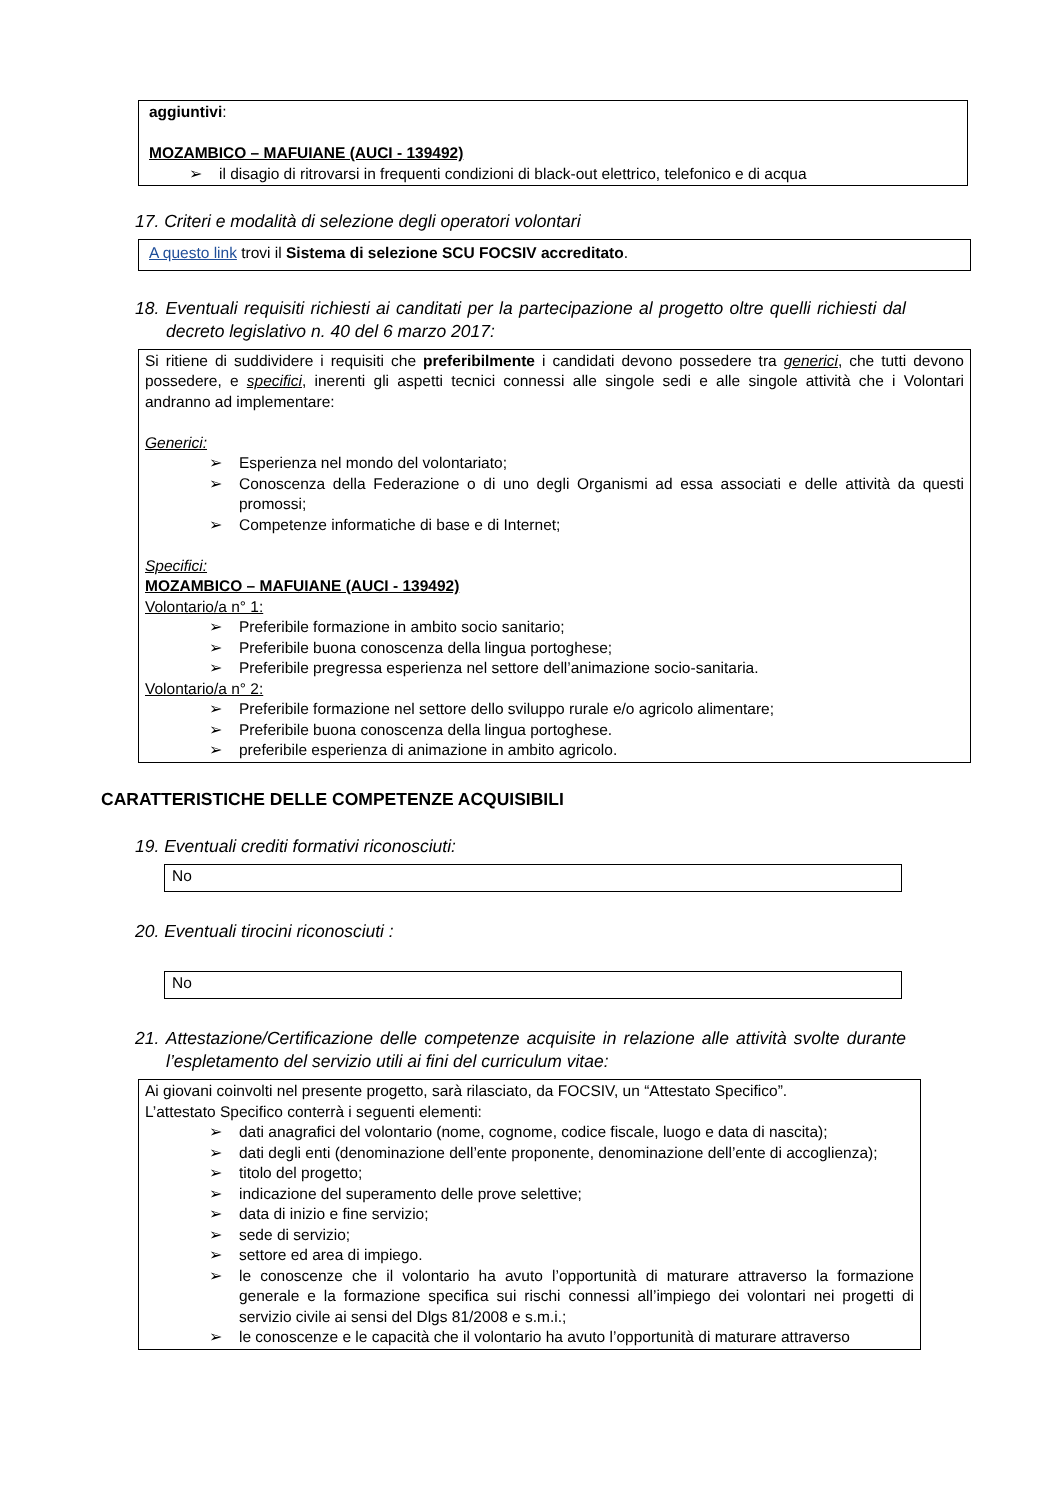aggiuntivi:
MOZAMBICO – MAFUIANE (AUCI - 139492)
il disagio di ritrovarsi in frequenti condizioni di black-out elettrico, telefonico e di acqua
17. Criteri e modalità di selezione degli operatori volontari
A questo link trovi il Sistema di selezione SCU FOCSIV accreditato.
18. Eventuali requisiti richiesti ai canditati per la partecipazione al progetto oltre quelli richiesti dal decreto legislativo n. 40 del 6 marzo 2017:
Si ritiene di suddividere i requisiti che preferibilmente i candidati devono possedere tra generici, che tutti devono possedere, e specifici, inerenti gli aspetti tecnici connessi alle singole sedi e alle singole attività che i Volontari andranno ad implementare:
Generici:
Esperienza nel mondo del volontariato;
Conoscenza della Federazione o di uno degli Organismi ad essa associati e delle attività da questi promossi;
Competenze informatiche di base e di Internet;
Specifici:
MOZAMBICO – MAFUIANE (AUCI - 139492)
Volontario/a n° 1:
Preferibile formazione in ambito socio sanitario;
Preferibile buona conoscenza della lingua portoghese;
Preferibile pregressa esperienza nel settore dell’animazione socio-sanitaria.
Volontario/a n° 2:
Preferibile formazione nel settore dello sviluppo rurale e/o agricolo alimentare;
Preferibile buona conoscenza della lingua portoghese.
preferibile esperienza di animazione in ambito agricolo.
CARATTERISTICHE DELLE COMPETENZE ACQUISIBILI
19. Eventuali crediti formativi riconosciuti:
No
20. Eventuali tirocini riconosciuti :
No
21. Attestazione/Certificazione delle competenze acquisite in relazione alle attività svolte durante l’espletamento del servizio utili ai fini del curriculum vitae:
Ai giovani coinvolti nel presente progetto, sarà rilasciato, da FOCSIV, un “Attestato Specifico”.
L’attestato Specifico conterrà i seguenti elementi:
dati anagrafici del volontario (nome, cognome, codice fiscale, luogo e data di nascita);
dati degli enti (denominazione dell’ente proponente, denominazione dell’ente di accoglienza);
titolo del progetto;
indicazione del superamento delle prove selettive;
data di inizio e fine servizio;
sede di servizio;
settore ed area di impiego.
le conoscenze che il volontario ha avuto l’opportunità di maturare attraverso la formazione generale e la formazione specifica sui rischi connessi all’impiego dei volontari nei progetti di servizio civile ai sensi del Dlgs 81/2008 e s.m.i.;
le conoscenze e le capacità che il volontario ha avuto l’opportunità di maturare attraverso